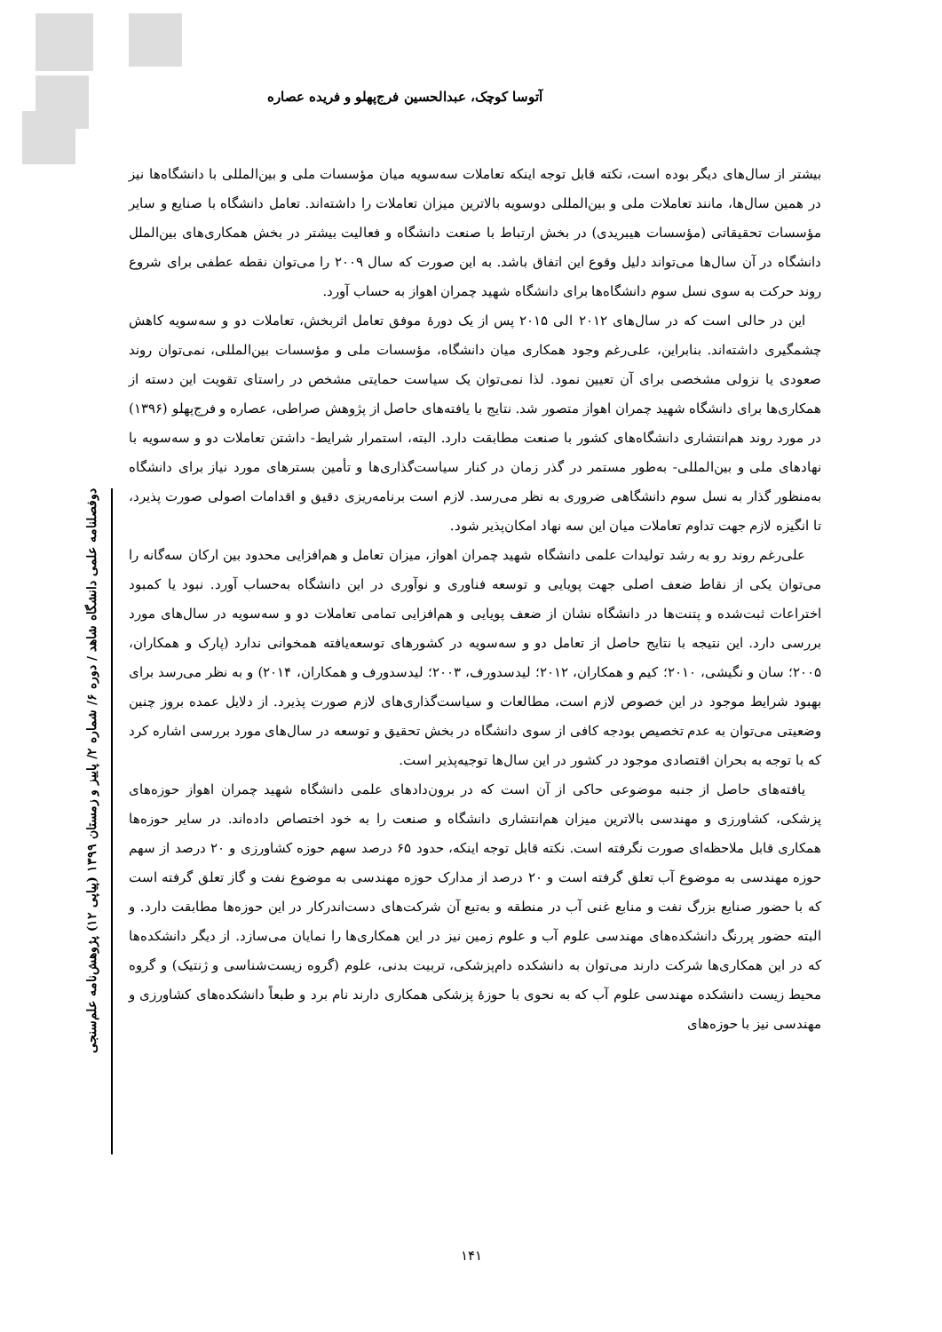آتوسا کوچک، عبدالحسین فرج‌پهلو و فریده عصاره
بیشتر از سال‌های دیگر بوده است، نکته قابل توجه اینکه تعاملات سه‌سویه میان مؤسسات ملی و بین‌المللی با دانشگاه‌ها نیز در همین سال‌ها، مانند تعاملات ملی و بین‌المللی دوسویه بالاترین میزان تعاملات را داشته‌اند. تعامل دانشگاه با صنایع و سایر مؤسسات تحقیقاتی (مؤسسات هیبریدی) در بخش ارتباط با صنعت دانشگاه و فعالیت بیشتر در بخش همکاری‌های بین‌الملل دانشگاه در آن سال‌ها می‌تواند دلیل وقوع این اتفاق باشد. به این صورت که سال ۲۰۰۹ را می‌توان نقطه عطفی برای شروع روند حرکت به سوی نسل سوم دانشگاه‌ها برای دانشگاه شهید چمران اهواز به حساب آورد.
این در حالی است که در سال‌های ۲۰۱۲ الی ۲۰۱۵ پس از یک دورهٔ موفق تعامل اثربخش، تعاملات دو و سه‌سویه کاهش چشمگیری داشته‌اند. بنابراین، علی‌رغم وجود همکاری میان دانشگاه، مؤسسات ملی و مؤسسات بین‌المللی، نمی‌توان روند صعودی یا نزولی مشخصی برای آن تعیین نمود. لذا نمی‌توان یک سیاست حمایتی مشخص در راستای تقویت این دسته از همکاری‌ها برای دانشگاه شهید چمران اهواز متصور شد. نتایج با یافته‌های حاصل از پژوهش صراطی، عصاره و فرج‌پهلو (۱۳۹۶) در مورد روند هم‌انتشاری دانشگاه‌های کشور با صنعت مطابقت دارد. البته، استمرار شرایط- داشتن تعاملات دو و سه‌سویه با نهادهای ملی و بین‌المللی- به‌طور مستمر در گذر زمان در کنار سیاست‌گذاری‌ها و تأمین بسترهای مورد نیاز برای دانشگاه به‌منظور گذار به نسل سوم دانشگاهی ضروری به نظر می‌رسد. لازم است برنامه‌ریزی دقیق و اقدامات اصولی صورت پذیرد، تا انگیزه لازم جهت تداوم تعاملات میان این سه نهاد امکان‌پذیر شود.
علی‌رغم روند رو به رشد تولیدات علمی دانشگاه شهید چمران اهواز، میزان تعامل و هم‌افزایی محدود بین ارکان سه‌گانه را می‌توان یکی از نقاط ضعف اصلی جهت پویایی و توسعه فناوری و نوآوری در این دانشگاه به‌حساب آورد. نبود یا کمبود اختراعات ثبت‌شده و پتنت‌ها در دانشگاه نشان از ضعف پویایی و هم‌افزایی تمامی تعاملات دو و سه‌سویه در سال‌های مورد بررسی دارد. این نتیجه با نتایج حاصل از تعامل دو و سه‌سویه در کشورهای توسعه‌یافته همخوانی ندارد (پارک و همکاران، ۲۰۰۵؛ سان و نگیشی، ۲۰۱۰؛ کیم و همکاران، ۲۰۱۲؛ لیدسدورف، ۲۰۰۳؛ لیدسدورف و همکاران، ۲۰۱۴) و به نظر می‌رسد برای بهبود شرایط موجود در این خصوص لازم است، مطالعات و سیاست‌گذاری‌های لازم صورت پذیرد. از دلایل عمده بروز چنین وضعیتی می‌توان به عدم تخصیص بودجه کافی از سوی دانشگاه در بخش تحقیق و توسعه در سال‌های مورد بررسی اشاره کرد که با توجه به بحران اقتصادی موجود در کشور در این سال‌ها توجیه‌پذیر است.
یافته‌های حاصل از جنبه موضوعی حاکی از آن است که در برون‌دادهای علمی دانشگاه شهید چمران اهواز حوزه‌های پزشکی، کشاورزی و مهندسی بالاترین میزان هم‌انتشاری دانشگاه و صنعت را به خود اختصاص داده‌اند. در سایر حوزه‌ها همکاری قابل ملاحظه‌ای صورت نگرفته است. نکته قابل توجه اینکه، حدود ۶۵ درصد سهم حوزه کشاورزی و ۲۰ درصد از سهم حوزه مهندسی به موضوع آب تعلق گرفته است و ۲۰ درصد از مدارک حوزه مهندسی به موضوع نفت و گاز تعلق گرفته است که با حضور صنایع بزرگ نفت و منابع غنی آب در منطقه و به‌تبع آن شرکت‌های دست‌اندرکار در این حوزه‌ها مطابقت دارد. و البته حضور پررنگ دانشکده‌های مهندسی علوم آب و علوم زمین نیز در این همکاری‌ها را نمایان می‌سازد. از دیگر دانشکده‌ها که در این همکاری‌ها شرکت دارند می‌توان به دانشکده دام‌پزشکی، تربیت بدنی، علوم (گروه زیست‌شناسی و ژنتیک) و گروه محیط زیست دانشکده مهندسی علوم آب که به نحوی با حوزهٔ پزشکی همکاری دارند نام برد و طبعاً دانشکده‌های کشاورزی و مهندسی نیز با حوزه‌های
دوفصلنامه علمی دانشگاه شاهد / دوره ۶/ شماره ۲/ پاییز و زمستان ۱۳۹۹ (پیاپی ۱۲) پژوهش‌نامه علم‌سنجی
۱۴۱